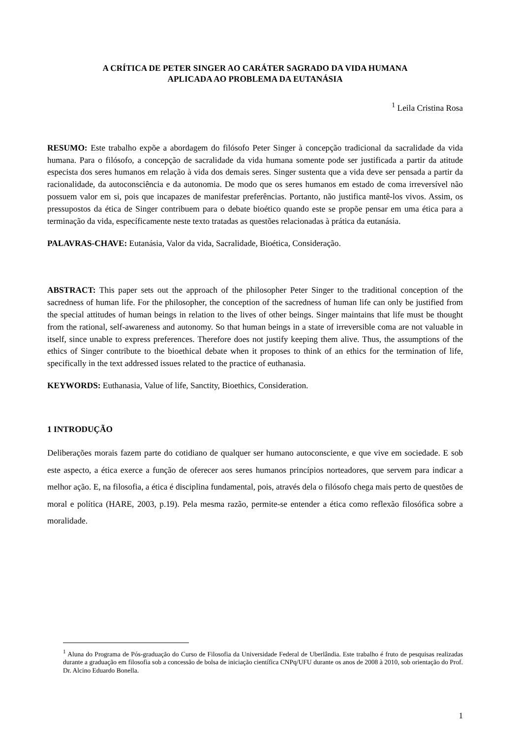A CRÍTICA DE PETER SINGER AO CARÁTER SAGRADO DA VIDA HUMANA
APLICADA AO PROBLEMA DA EUTANÁSIA
<sup>1</sup> Leila Cristina Rosa
RESUMO: Este trabalho expõe a abordagem do filósofo Peter Singer à concepção tradicional da sacralidade da vida humana. Para o filósofo, a concepção de sacralidade da vida humana somente pode ser justificada a partir da atitude especista dos seres humanos em relação à vida dos demais seres. Singer sustenta que a vida deve ser pensada a partir da racionalidade, da autoconsciência e da autonomia. De modo que os seres humanos em estado de coma irreversível não possuem valor em si, pois que incapazes de manifestar preferências. Portanto, não justifica mantê-los vivos. Assim, os pressupostos da ética de Singer contribuem para o debate bioético quando este se propõe pensar em uma ética para a terminação da vida, específicamente neste texto tratadas as questões relacionadas à prática da eutanásia.
PALAVRAS-CHAVE: Eutanásia, Valor da vida, Sacralidade, Bioética, Consideração.
ABSTRACT: This paper sets out the approach of the philosopher Peter Singer to the traditional conception of the sacredness of human life. For the philosopher, the conception of the sacredness of human life can only be justified from the special attitudes of human beings in relation to the lives of other beings. Singer maintains that life must be thought from the rational, self-awareness and autonomy. So that human beings in a state of irreversible coma are not valuable in itself, since unable to express preferences. Therefore does not justify keeping them alive. Thus, the assumptions of the ethics of Singer contribute to the bioethical debate when it proposes to think of an ethics for the termination of life, specifically in the text addressed issues related to the practice of euthanasia.
KEYWORDS: Euthanasia, Value of life, Sanctity, Bioethics, Consideration.
1 INTRODUÇÃO
Deliberações morais fazem parte do cotidiano de qualquer ser humano autoconsciente, e que vive em sociedade. E sob este aspecto, a ética exerce a função de oferecer aos seres humanos princípios norteadores, que servem para indicar a melhor ação. E, na filosofia, a ética é disciplina fundamental, pois, através dela o filósofo chega mais perto de questões de moral e política (HARE, 2003, p.19). Pela mesma razão, permite-se entender a ética como reflexão filosófica sobre a moralidade.
<sup>1</sup> Aluna do Programa de Pós-graduação do Curso de Filosofia da Universidade Federal de Uberlândia. Este trabalho é fruto de pesquisas realizadas durante a graduação em filosofia sob a concessão de bolsa de iniciação científica CNPq/UFU durante os anos de 2008 à 2010, sob orientação do Prof. Dr. Alcino Eduardo Bonella.
1